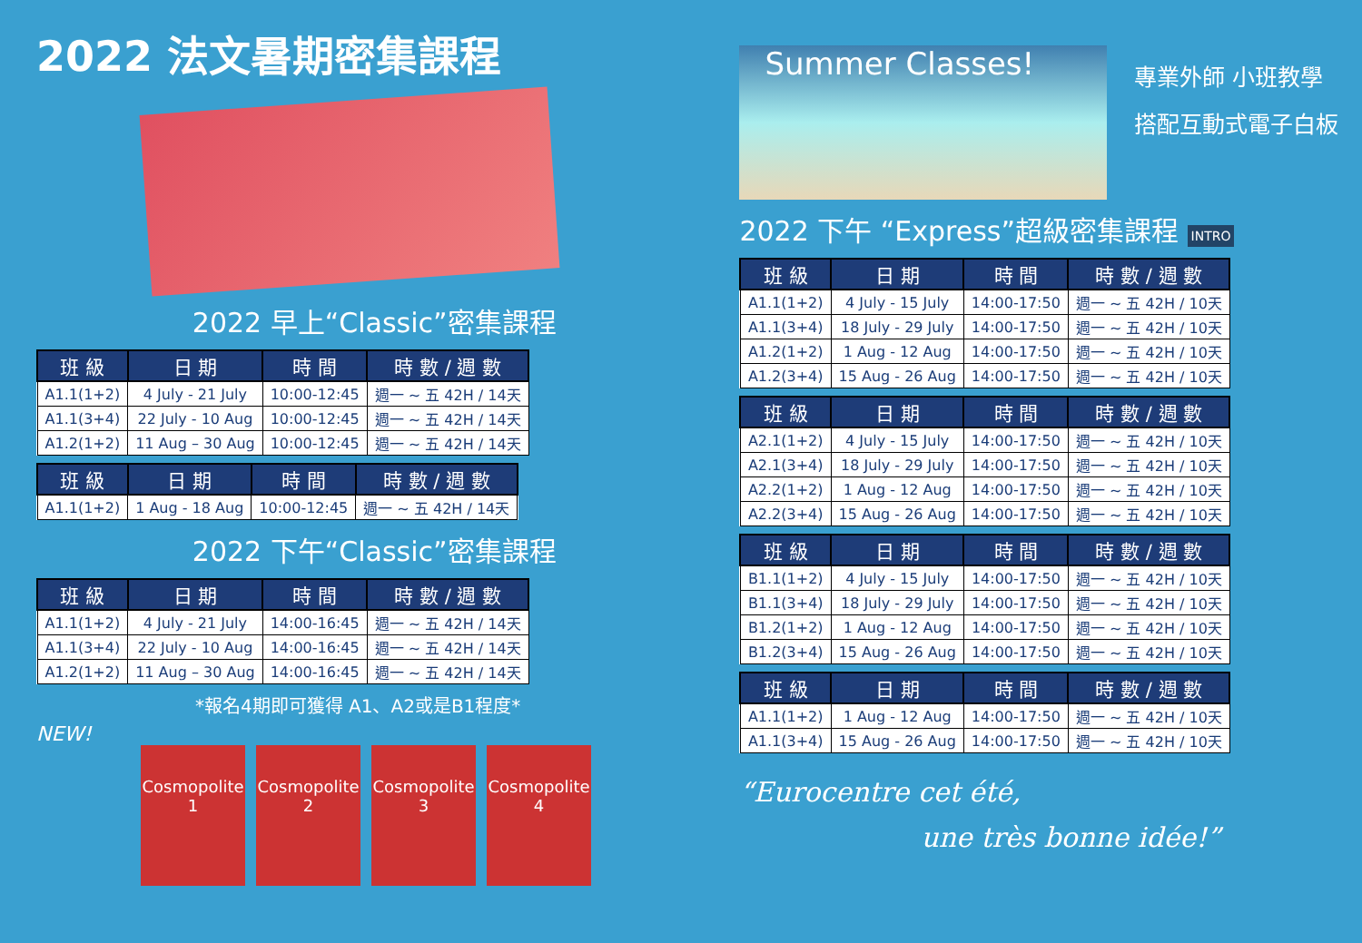2022 法文暑期密集課程
2022 早上“Classic”密集課程
| 班 級 | 日 期 | 時 間 | 時 數 / 週 數 |
| --- | --- | --- | --- |
| A1.1(1+2) | 4 July - 21 July | 10:00-12:45 | 週一 ~ 五 42H / 14天 |
| A1.1(3+4) | 22 July - 10 Aug | 10:00-12:45 | 週一 ~ 五 42H / 14天 |
| A1.2(1+2) | 11 Aug – 30 Aug | 10:00-12:45 | 週一 ~ 五 42H / 14天 |
| 班 級 | 日 期 | 時 間 | 時 數 / 週 數 |
| --- | --- | --- | --- |
| A1.1(1+2) | 1 Aug - 18 Aug | 10:00-12:45 | 週一 ~ 五 42H / 14天 |
2022 下午“Classic”密集課程
| 班 級 | 日 期 | 時 間 | 時 數 / 週 數 |
| --- | --- | --- | --- |
| A1.1(1+2) | 4 July - 21 July | 14:00-16:45 | 週一 ~ 五 42H / 14天 |
| A1.1(3+4) | 22 July - 10 Aug | 14:00-16:45 | 週一 ~ 五 42H / 14天 |
| A1.2(1+2) | 11 Aug – 30 Aug | 14:00-16:45 | 週一 ~ 五 42H / 14天 |
*報名4期即可獲得 A1、A2或是B1程度*
NEW!
Cosmopolite 1
Cosmopolite 2
Cosmopolite 3
Cosmopolite 4
Summer Classes!
專業外師 小班教學
搭配互動式電子白板
2022 下午 “Express”超級密集課程 INTRO
| 班 級 | 日 期 | 時 間 | 時 數 / 週 數 |
| --- | --- | --- | --- |
| A1.1(1+2) | 4 July - 15 July | 14:00-17:50 | 週一 ~ 五 42H / 10天 |
| A1.1(3+4) | 18 July - 29 July | 14:00-17:50 | 週一 ~ 五 42H / 10天 |
| A1.2(1+2) | 1 Aug - 12 Aug | 14:00-17:50 | 週一 ~ 五 42H / 10天 |
| A1.2(3+4) | 15 Aug - 26 Aug | 14:00-17:50 | 週一 ~ 五 42H / 10天 |
| 班 級 | 日 期 | 時 間 | 時 數 / 週 數 |
| --- | --- | --- | --- |
| A2.1(1+2) | 4 July - 15 July | 14:00-17:50 | 週一 ~ 五 42H / 10天 |
| A2.1(3+4) | 18 July - 29 July | 14:00-17:50 | 週一 ~ 五 42H / 10天 |
| A2.2(1+2) | 1 Aug - 12 Aug | 14:00-17:50 | 週一 ~ 五 42H / 10天 |
| A2.2(3+4) | 15 Aug - 26 Aug | 14:00-17:50 | 週一 ~ 五 42H / 10天 |
| 班 級 | 日 期 | 時 間 | 時 數 / 週 數 |
| --- | --- | --- | --- |
| B1.1(1+2) | 4 July - 15 July | 14:00-17:50 | 週一 ~ 五 42H / 10天 |
| B1.1(3+4) | 18 July - 29 July | 14:00-17:50 | 週一 ~ 五 42H / 10天 |
| B1.2(1+2) | 1 Aug - 12 Aug | 14:00-17:50 | 週一 ~ 五 42H / 10天 |
| B1.2(3+4) | 15 Aug - 26 Aug | 14:00-17:50 | 週一 ~ 五 42H / 10天 |
| 班 級 | 日 期 | 時 間 | 時 數 / 週 數 |
| --- | --- | --- | --- |
| A1.1(1+2) | 1 Aug - 12 Aug | 14:00-17:50 | 週一 ~ 五 42H / 10天 |
| A1.1(3+4) | 15 Aug - 26 Aug | 14:00-17:50 | 週一 ~ 五 42H / 10天 |
“Eurocentre cet été,
une très bonne idée!”